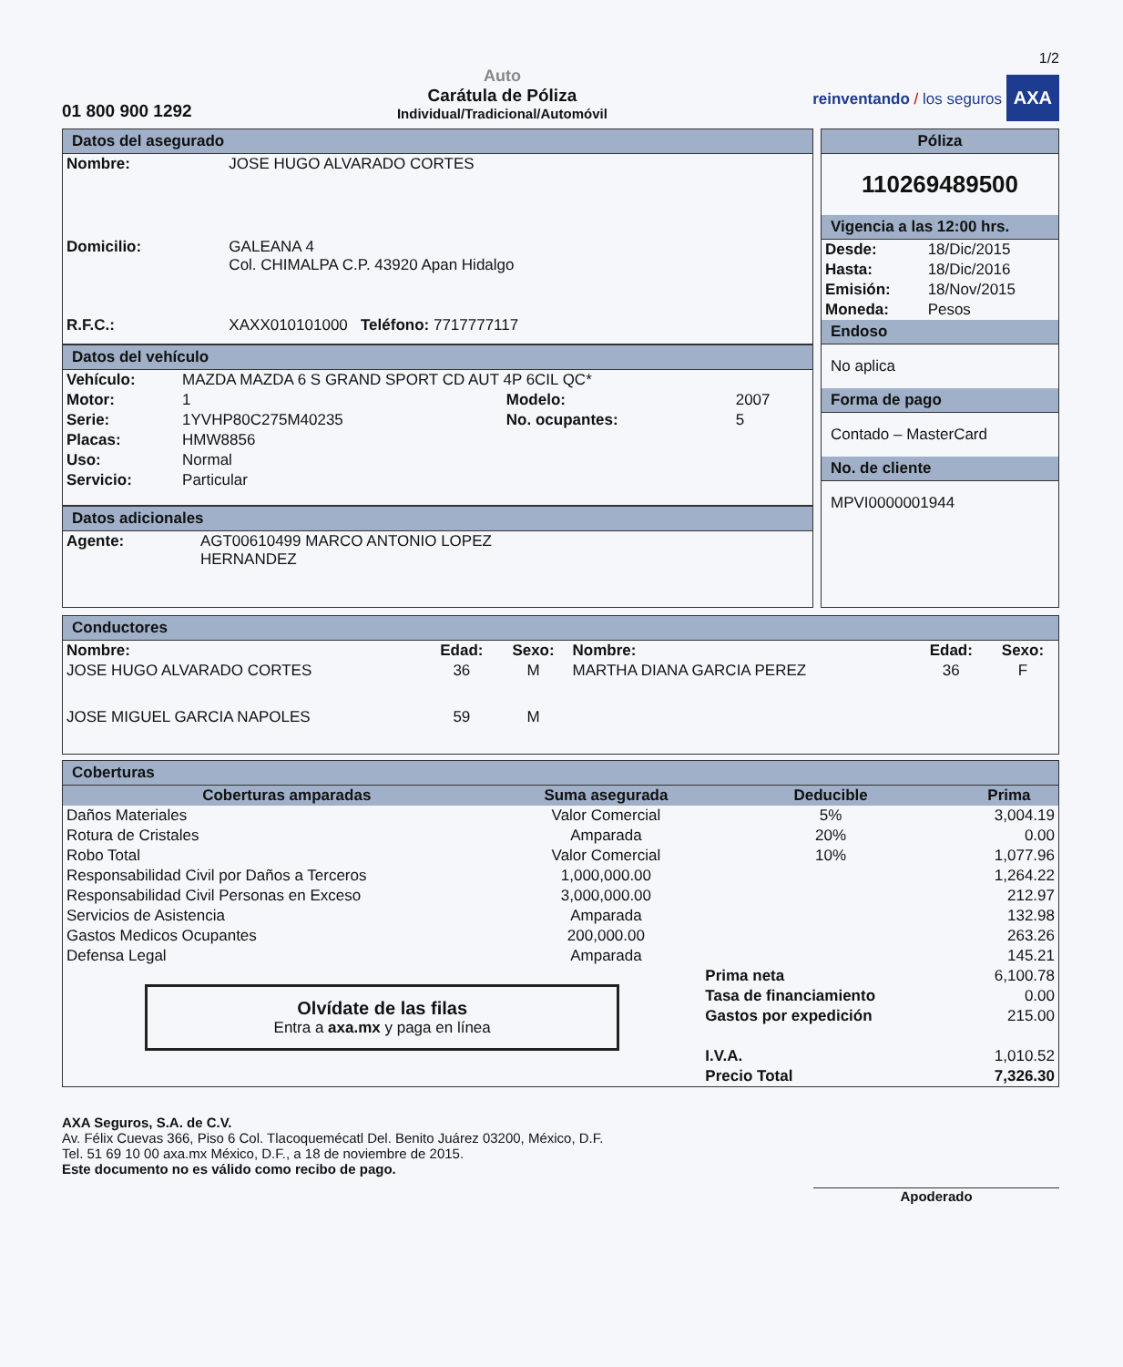1/2
01 800 900 1292
Auto
Carátula de Póliza
Individual/Tradicional/Automóvil
reinventando / los seguros AXA
Datos del asegurado
| Nombre: | JOSE HUGO ALVARADO CORTES |
| Domicilio: | GALEANA 4 Col. CHIMALPA C.P. 43920 Apan Hidalgo |
| R.F.C.: | XAXX010101000 Teléfono: 7717777117 |
Datos del vehículo
| Vehículo: | MAZDA MAZDA 6 S GRAND SPORT CD AUT 4P 6CIL QC* | | |
| Motor: | 1 | Modelo: | 2007 |
| Serie: | 1YVHP80C275M40235 | No. ocupantes: | 5 |
| Placas: | HMW8856 | | |
| Uso: | Normal | | |
| Servicio: | Particular | | |
Datos adicionales
| Agente: | AGT00610499 MARCO ANTONIO LOPEZ HERNANDEZ |
Póliza
110269489500
Vigencia a las 12:00 hrs.
| Desde: | 18/Dic/2015 |
| Hasta: | 18/Dic/2016 |
| Emisión: | 18/Nov/2015 |
| Moneda: | Pesos |
Endoso
No aplica
Forma de pago
Contado – MasterCard
No. de cliente
MPVI0000001944
Conductores
| Nombre: | Edad: | Sexo: | Nombre: | Edad: | Sexo: |
| --- | --- | --- | --- | --- | --- |
| JOSE HUGO ALVARADO CORTES | 36 | M | MARTHA DIANA GARCIA PEREZ | 36 | F |
| JOSE MIGUEL GARCIA NAPOLES | 59 | M | | | |
Coberturas
| Coberturas amparadas | Suma asegurada | Deducible | Prima |
| --- | --- | --- | --- |
| Daños Materiales | Valor Comercial | 5% | 3,004.19 |
| Rotura de Cristales | Amparada | 20% | 0.00 |
| Robo Total | Valor Comercial | 10% | 1,077.96 |
| Responsabilidad Civil por Daños a Terceros | 1,000,000.00 | | 1,264.22 |
| Responsabilidad Civil Personas en Exceso | 3,000,000.00 | | 212.97 |
| Servicios de Asistencia | Amparada | | 132.98 |
| Gastos Medicos Ocupantes | 200,000.00 | | 263.26 |
| Defensa Legal | Amparada | | 145.21 |
| Olvídate de las filas Entra a axa.mx y paga en línea | | Prima neta | 6,100.78 |
| | | Tasa de financiamiento | 0.00 |
| | | Gastos por expedición | 215.00 |
| | | I.V.A. | 1,010.52 |
| | | Precio Total | 7,326.30 |
AXA Seguros, S.A. de C.V.
Av. Félix Cuevas 366, Piso 6 Col. Tlacoquemécatl Del. Benito Juárez 03200, México, D.F.
Tel. 51 69 10 00 axa.mx México, D.F., a 18 de noviembre de 2015.
Este documento no es válido como recibo de pago.
Apoderado